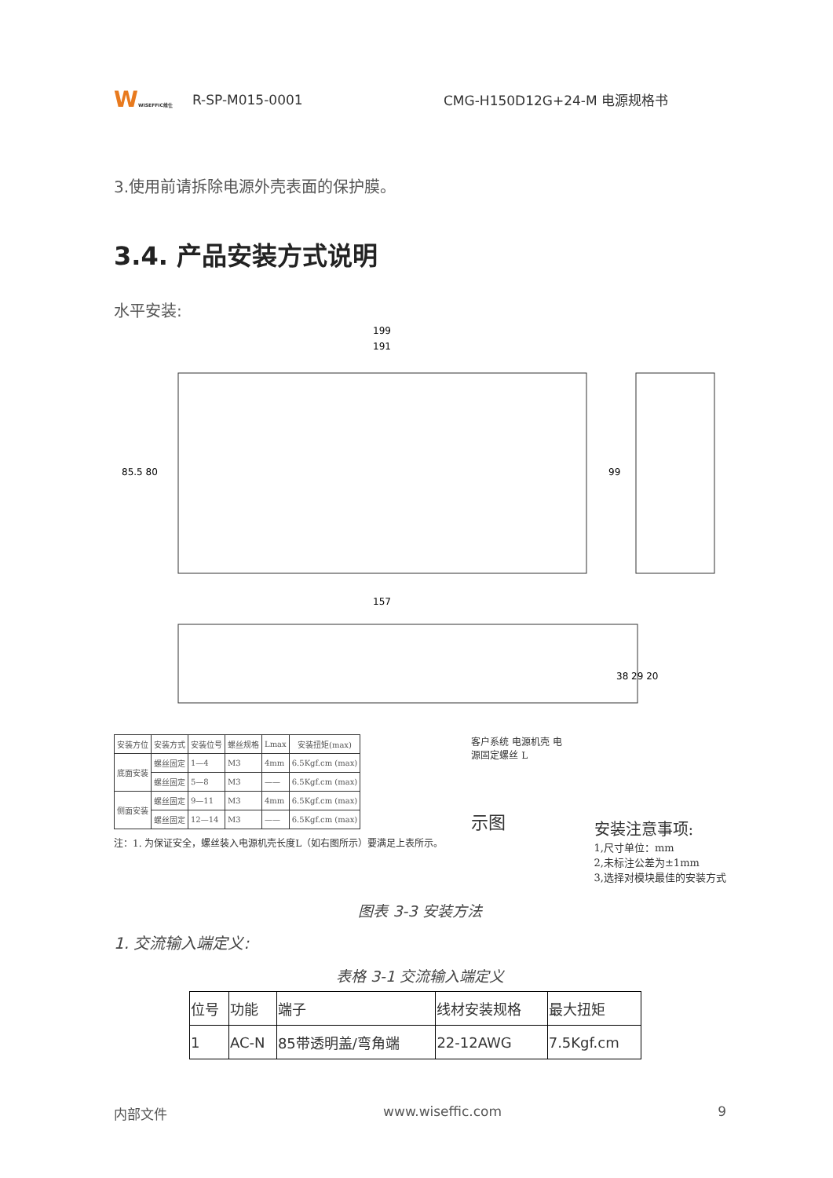WWISEFFIC维仕
R-SP-M015-0001 CMG-H150D12G+24-M 电源规格书
3.使用前请拆除电源外壳表面的保护膜。
3.4. 产品安装方式说明
水平安装:
199
191
85.5 80
99
157
38 29 20
| 安装方位 | 安装方式 | 安装位号 | 螺丝规格 | Lmax | 安装扭矩(max) |
| --- | --- | --- | --- | --- | --- |
| 底面安装 | 螺丝固定 | 1—4 | M3 | 4mm | 6.5Kgf.cm (max) |
| | 螺丝固定 | 5—8 | M3 | —— | 6.5Kgf.cm (max) |
| 侧面安装 | 螺丝固定 | 9—11 | M3 | 4mm | 6.5Kgf.cm (max) |
| | 螺丝固定 | 12—14 | M3 | —— | 6.5Kgf.cm (max) |
注：1. 为保证安全，螺丝装入电源机壳长度L（如右图所示）要满足上表所示。
客户系统 电源机壳 电源固定螺丝 L
示图
安装注意事项:
1,尺寸单位：mm
2,未标注公差为±1mm
3,选择对模块最佳的安装方式
图表 3-3 安装方法
1. 交流输入端定义:
表格 3-1 交流输入端定义
| 位号 | 功能 | 端子 | 线材安装规格 | 最大扭矩 |
| 1 | AC-N | 85带透明盖/弯角端 | 22-12AWG | 7.5Kgf.cm |
内部文件 www.wiseffic.com 9